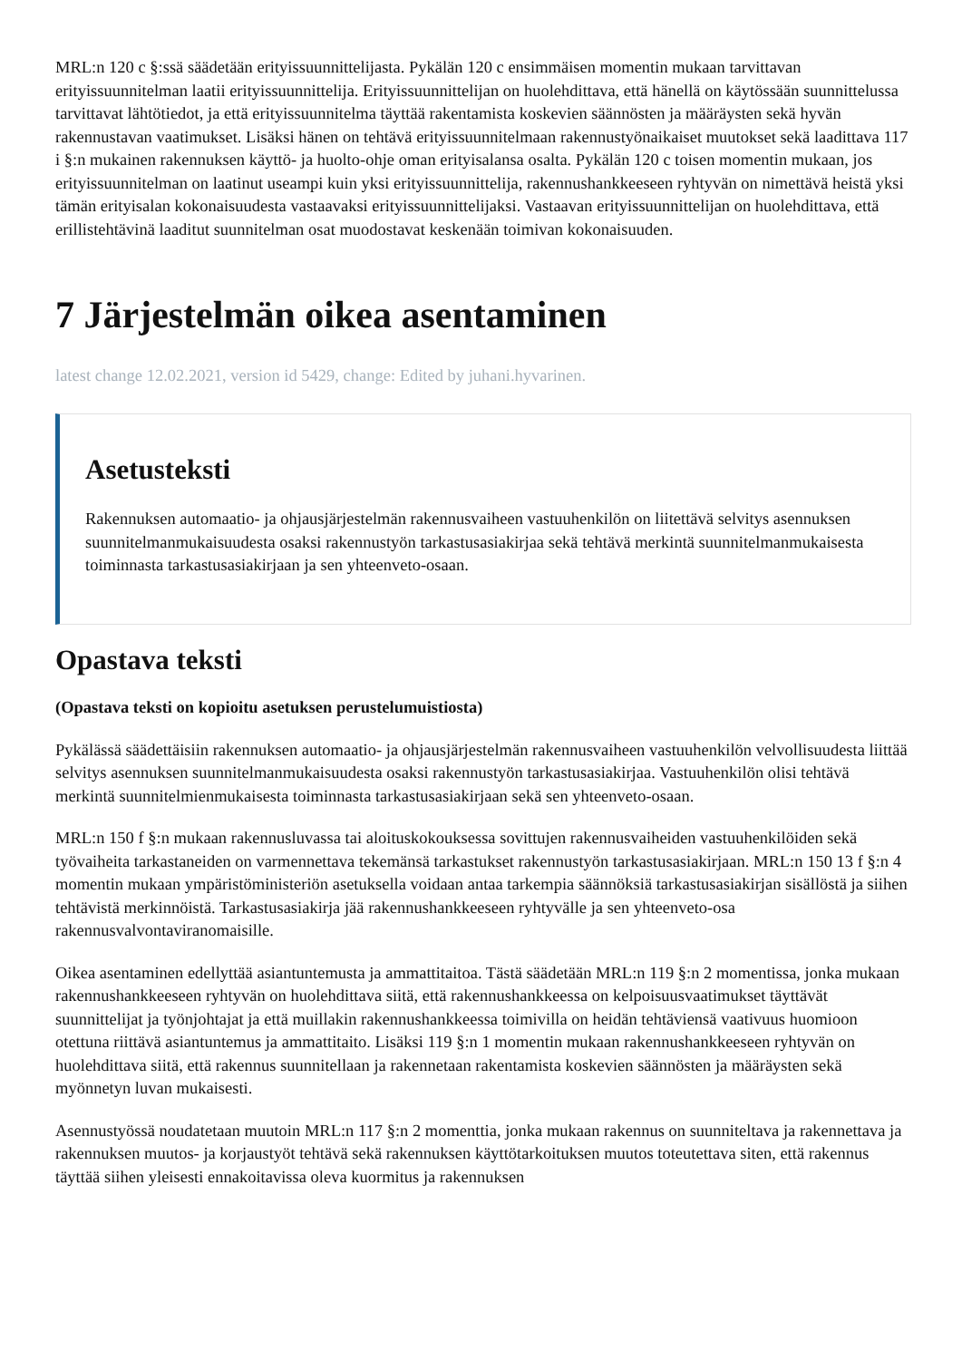MRL:n 120 c §:ssä säädetään erityissuunnittelijasta. Pykälän 120 c ensimmäisen momentin mukaan tarvittavan erityissuunnitelman laatii erityissuunnittelija. Erityissuunnittelijan on huolehdittava, että hänellä on käytössään suunnittelussa tarvittavat lähtötiedot, ja että erityissuunnitelma täyttää rakentamista koskevien säännösten ja määräysten sekä hyvän rakennustavan vaatimukset. Lisäksi hänen on tehtävä erityissuunnitelmaan rakennustyönaikaiset muutokset sekä laadittava 117 i §:n mukainen rakennuksen käyttö- ja huolto-ohje oman erityisalansa osalta. Pykälän 120 c toisen momentin mukaan, jos erityissuunnitelman on laatinut useampi kuin yksi erityissuunnittelija, rakennushankkeeseen ryhtyvän on nimettävä heistä yksi tämän erityisalan kokonaisuudesta vastaavaksi erityissuunnittelijaksi. Vastaavan erityissuunnittelijan on huolehdittava, että erillistehtävinä laaditut suunnitelman osat muodostavat keskenään toimivan kokonaisuuden.
7 Järjestelmän oikea asentaminen
latest change 12.02.2021, version id 5429, change: Edited by juhani.hyvarinen.
Asetusteksti
Rakennuksen automaatio- ja ohjausjärjestelmän rakennusvaiheen vastuuhenkilön on liitettävä selvitys asennuksen suunnitelmanmukaisuudesta osaksi rakennustyön tarkastusasiakirjaa sekä tehtävä merkintä suunnitelmanmukaisesta toiminnasta tarkastusasiakirjaan ja sen yhteenveto-osaan.
Opastava teksti
(Opastava teksti on kopioitu asetuksen perustelumuistiosta)
Pykälässä säädettäisiin rakennuksen automaatio- ja ohjausjärjestelmän rakennusvaiheen vastuuhenkilön velvollisuudesta liittää selvitys asennuksen suunnitelmanmukaisuudesta osaksi rakennustyön tarkastusasiakirjaa. Vastuuhenkilön olisi tehtävä merkintä suunnitelmienmukaisesta toiminnasta tarkastusasiakirjaan sekä sen yhteenveto-osaan.
MRL:n 150 f §:n mukaan rakennusluvassa tai aloituskokouksessa sovittujen rakennusvaiheiden vastuuhenkilöiden sekä työvaiheita tarkastaneiden on varmennettava tekemänsä tarkastukset rakennustyön tarkastusasiakirjaan. MRL:n 150 13 f §:n 4 momentin mukaan ympäristöministeriön asetuksella voidaan antaa tarkempia säännöksiä tarkastusasiakirjan sisällöstä ja siihen tehtävistä merkinnöistä. Tarkastusasiakirja jää rakennushankkeeseen ryhtyvälle ja sen yhteenveto-osa rakennusvalvontaviranomaisille.
Oikea asentaminen edellyttää asiantuntemusta ja ammattitaitoa. Tästä säädetään MRL:n 119 §:n 2 momentissa, jonka mukaan rakennushankkeeseen ryhtyvän on huolehdittava siitä, että rakennushankkeessa on kelpoisuusvaatimukset täyttävät suunnittelijat ja työnjohtajat ja että muillakin rakennushankkeessa toimivilla on heidän tehtäviensä vaativuus huomioon otettuna riittävä asiantuntemus ja ammattitaito. Lisäksi 119 §:n 1 momentin mukaan rakennushankkeeseen ryhtyvän on huolehdittava siitä, että rakennus suunnitellaan ja rakennetaan rakentamista koskevien säännösten ja määräysten sekä myönnetyn luvan mukaisesti.
Asennustyössä noudatetaan muutoin MRL:n 117 §:n 2 momenttia, jonka mukaan rakennus on suunniteltava ja rakennettava ja rakennuksen muutos- ja korjaustyöt tehtävä sekä rakennuksen käyttötarkoituksen muutos toteutettava siten, että rakennus täyttää siihen yleisesti ennakoitavissa oleva kuormitus ja rakennuksen